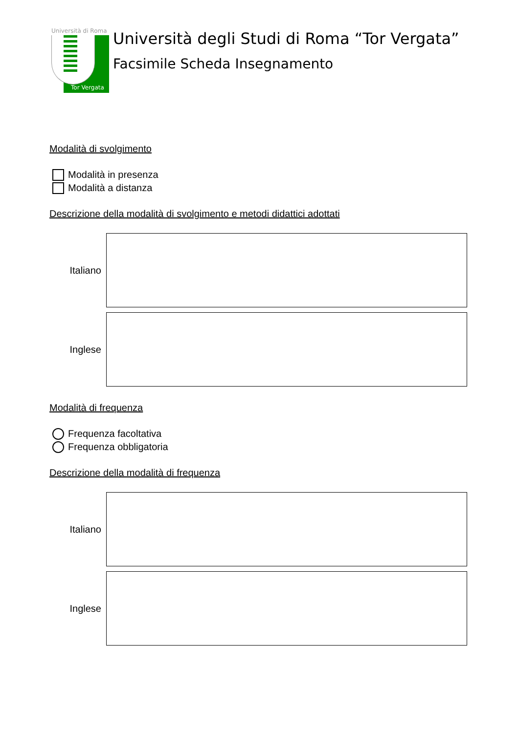Università di Roma
Tor Vergata
Università degli Studi di Roma “Tor Vergata”
Facsimile Scheda Insegnamento
Modalità di svolgimento
Modalità in presenza
Modalità a distanza
Descrizione della modalità di svolgimento e metodi didattici adottati
Italiano
Inglese
Modalità di frequenza
Frequenza facoltativa
Frequenza obbligatoria
Descrizione della modalità di frequenza
Italiano
Inglese